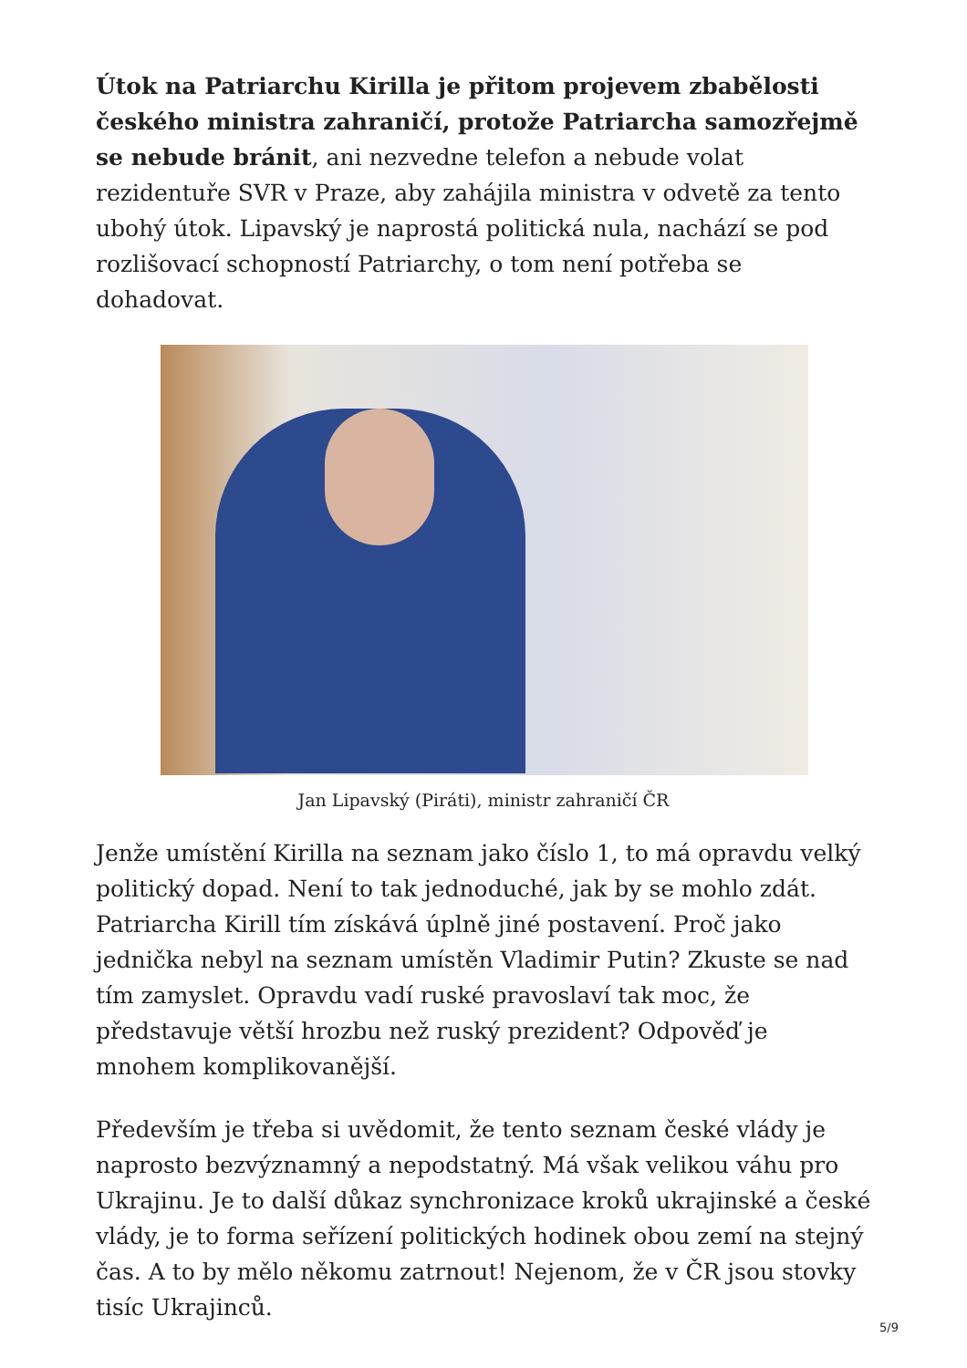Útok na Patriarchu Kirilla je přitom projevem zbabělosti českého ministra zahraničí, protože Patriarcha samozřejmě se nebude bránit, ani nezvedne telefon a nebude volat rezidentuře SVR v Praze, aby zahájila ministra v odvetě za tento ubohý útok. Lipavský je naprostá politická nula, nachází se pod rozlišovací schopností Patriarchy, o tom není potřeba se dohadovat.
Jan Lipavský (Piráti), ministr zahraničí ČR
Jenže umístění Kirilla na seznam jako číslo 1, to má opravdu velký politický dopad. Není to tak jednoduché, jak by se mohlo zdát. Patriarcha Kirill tím získává úplně jiné postavení. Proč jako jednička nebyl na seznam umístěn Vladimir Putin? Zkuste se nad tím zamyslet. Opravdu vadí ruské pravoslaví tak moc, že představuje větší hrozbu než ruský prezident? Odpověď je mnohem komplikovanější.
Především je třeba si uvědomit, že tento seznam české vlády je naprosto bezvýznamný a nepodstatný. Má však velikou váhu pro Ukrajinu. Je to další důkaz synchronizace kroků ukrajinské a české vlády, je to forma seřízení politických hodinek obou zemí na stejný čas. A to by mělo někomu zatrnout! Nejenom, že v ČR jsou stovky tisíc Ukrajinců.
5/9